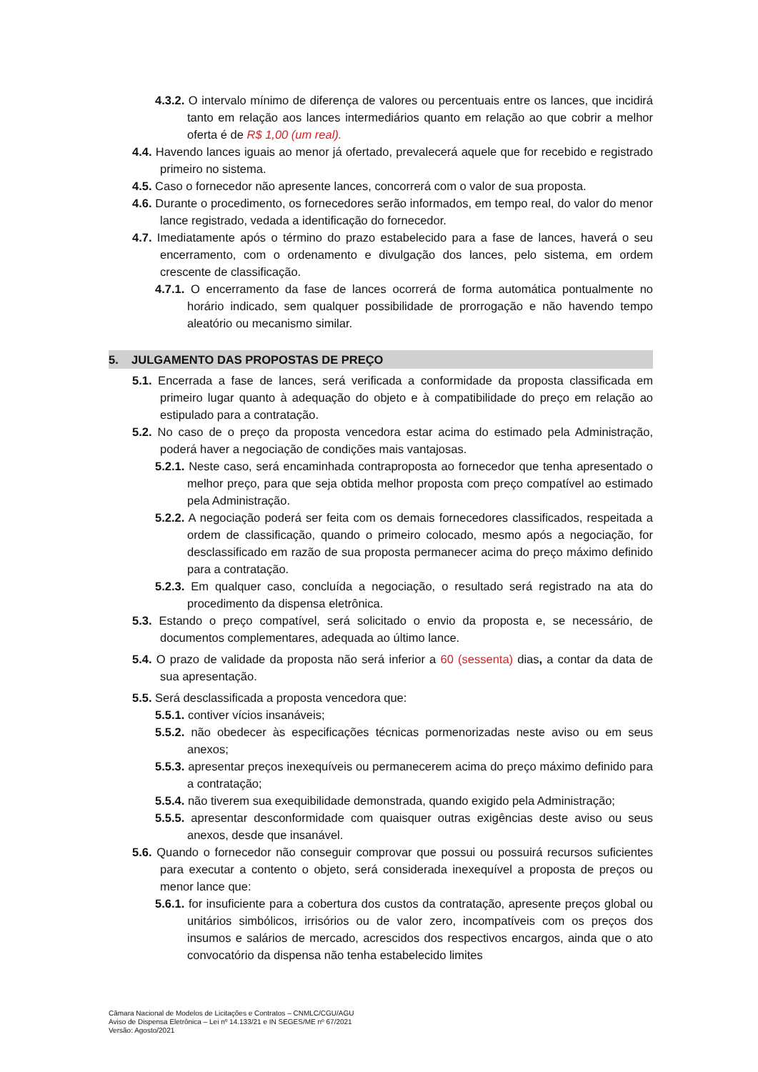4.3.2. O intervalo mínimo de diferença de valores ou percentuais entre os lances, que incidirá tanto em relação aos lances intermediários quanto em relação ao que cobrir a melhor oferta é de R$ 1,00 (um real).
4.4. Havendo lances iguais ao menor já ofertado, prevalecerá aquele que for recebido e registrado primeiro no sistema.
4.5. Caso o fornecedor não apresente lances, concorrerá com o valor de sua proposta.
4.6. Durante o procedimento, os fornecedores serão informados, em tempo real, do valor do menor lance registrado, vedada a identificação do fornecedor.
4.7. Imediatamente após o término do prazo estabelecido para a fase de lances, haverá o seu encerramento, com o ordenamento e divulgação dos lances, pelo sistema, em ordem crescente de classificação.
4.7.1. O encerramento da fase de lances ocorrerá de forma automática pontualmente no horário indicado, sem qualquer possibilidade de prorrogação e não havendo tempo aleatório ou mecanismo similar.
5. JULGAMENTO DAS PROPOSTAS DE PREÇO
5.1. Encerrada a fase de lances, será verificada a conformidade da proposta classificada em primeiro lugar quanto à adequação do objeto e à compatibilidade do preço em relação ao estipulado para a contratação.
5.2. No caso de o preço da proposta vencedora estar acima do estimado pela Administração, poderá haver a negociação de condições mais vantajosas.
5.2.1. Neste caso, será encaminhada contraproposta ao fornecedor que tenha apresentado o melhor preço, para que seja obtida melhor proposta com preço compatível ao estimado pela Administração.
5.2.2. A negociação poderá ser feita com os demais fornecedores classificados, respeitada a ordem de classificação, quando o primeiro colocado, mesmo após a negociação, for desclassificado em razão de sua proposta permanecer acima do preço máximo definido para a contratação.
5.2.3. Em qualquer caso, concluída a negociação, o resultado será registrado na ata do procedimento da dispensa eletrônica.
5.3. Estando o preço compatível, será solicitado o envio da proposta e, se necessário, de documentos complementares, adequada ao último lance.
5.4. O prazo de validade da proposta não será inferior a 60 (sessenta) dias, a contar da data de sua apresentação.
5.5. Será desclassificada a proposta vencedora que:
5.5.1. contiver vícios insanáveis;
5.5.2. não obedecer às especificações técnicas pormenorizadas neste aviso ou em seus anexos;
5.5.3. apresentar preços inexequíveis ou permanecerem acima do preço máximo definido para a contratação;
5.5.4. não tiverem sua exequibilidade demonstrada, quando exigido pela Administração;
5.5.5. apresentar desconformidade com quaisquer outras exigências deste aviso ou seus anexos, desde que insanável.
5.6. Quando o fornecedor não conseguir comprovar que possui ou possuirá recursos suficientes para executar a contento o objeto, será considerada inexequível a proposta de preços ou menor lance que:
5.6.1. for insuficiente para a cobertura dos custos da contratação, apresente preços global ou unitários simbólicos, irrisórios ou de valor zero, incompatíveis com os preços dos insumos e salários de mercado, acrescidos dos respectivos encargos, ainda que o ato convocatório da dispensa não tenha estabelecido limites
Câmara Nacional de Modelos de Licitações e Contratos – CNMLC/CGU/AGU
Aviso de Dispensa Eletrônica – Lei nº 14.133/21 e IN SEGES/ME nº 67/2021
Versão: Agosto/2021